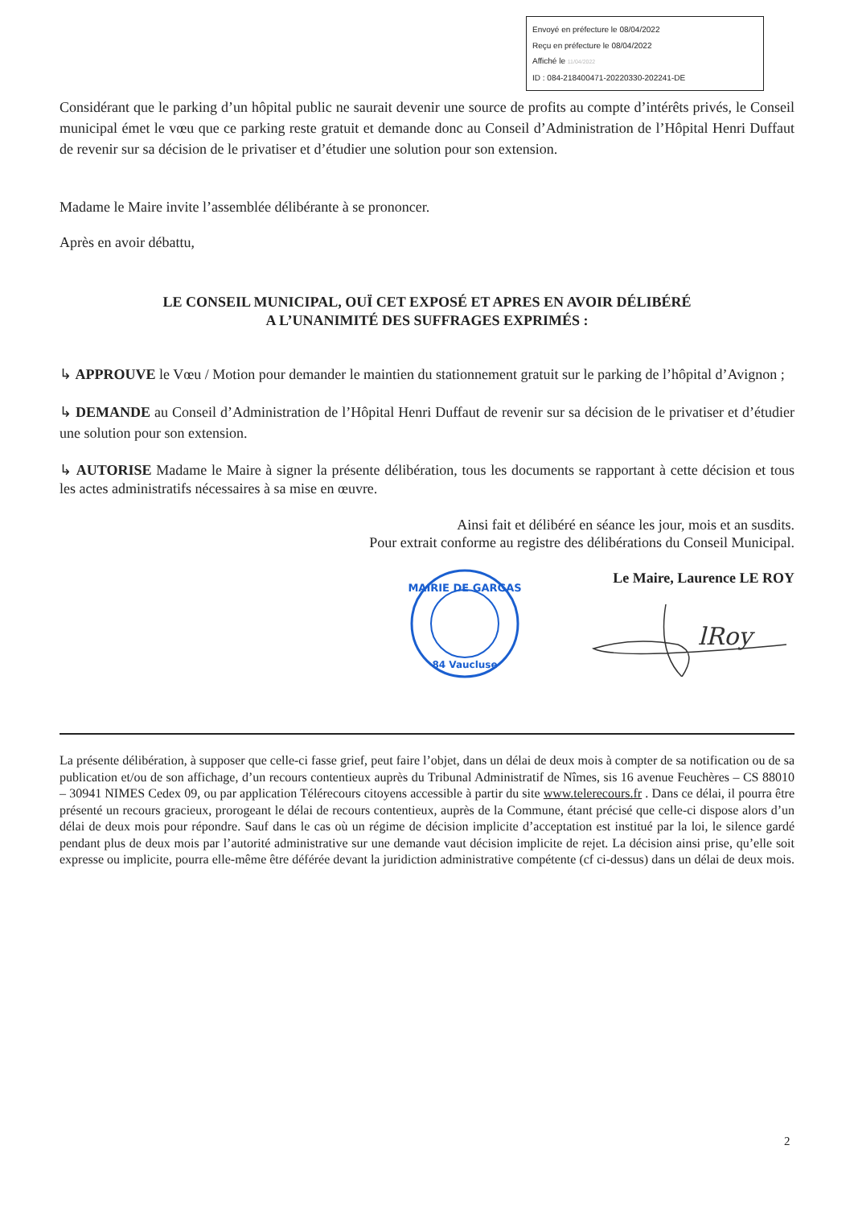Envoyé en préfecture le 08/04/2022
Reçu en préfecture le 08/04/2022
Affiché le 11/04/2022
ID : 084-218400471-20220330-202241-DE
Considérant que le parking d’un hôpital public ne saurait devenir une source de profits au compte d’intérêts privés, le Conseil municipal émet le vœu que ce parking reste gratuit et demande donc au Conseil d’Administration de l’Hôpital Henri Duffaut de revenir sur sa décision de le privatiser et d’étudier une solution pour son extension.
Madame le Maire invite l’assemblée délibérante à se prononcer.
Après en avoir débattu,
LE CONSEIL MUNICIPAL, OUÏ CET EXPOSÉ ET APRES EN AVOIR DÉLIBÉRÉ
A L’UNANIMITÉ DES SUFFRAGES EXPRIMÉS :
↳ APPROUVE le Vœu / Motion pour demander le maintien du stationnement gratuit sur le parking de l’hôpital d’Avignon ;
↳ DEMANDE au Conseil d’Administration de l’Hôpital Henri Duffaut de revenir sur sa décision de le privatiser et d’étudier une solution pour son extension.
↳ AUTORISE Madame le Maire à signer la présente délibération, tous les documents se rapportant à cette décision et tous les actes administratifs nécessaires à sa mise en œuvre.
Ainsi fait et délibéré en séance les jour, mois et an susdits.
Pour extrait conforme au registre des délibérations du Conseil Municipal.
MAIRIE DE GARGAS
84 Vaucluse
Le Maire, Laurence LE ROY
lRoy
La présente délibération, à supposer que celle-ci fasse grief, peut faire l’objet, dans un délai de deux mois à compter de sa notification ou de sa publication et/ou de son affichage, d’un recours contentieux auprès du Tribunal Administratif de Nîmes, sis 16 avenue Feuchères – CS 88010 – 30941 NIMES Cedex 09, ou par application Télérecours citoyens accessible à partir du site www.telerecours.fr . Dans ce délai, il pourra être présenté un recours gracieux, prorogeant le délai de recours contentieux, auprès de la Commune, étant précisé que celle-ci dispose alors d’un délai de deux mois pour répondre. Sauf dans le cas où un régime de décision implicite d’acceptation est institué par la loi, le silence gardé pendant plus de deux mois par l’autorité administrative sur une demande vaut décision implicite de rejet. La décision ainsi prise, qu’elle soit expresse ou implicite, pourra elle-même être déférée devant la juridiction administrative compétente (cf ci-dessus) dans un délai de deux mois.
2